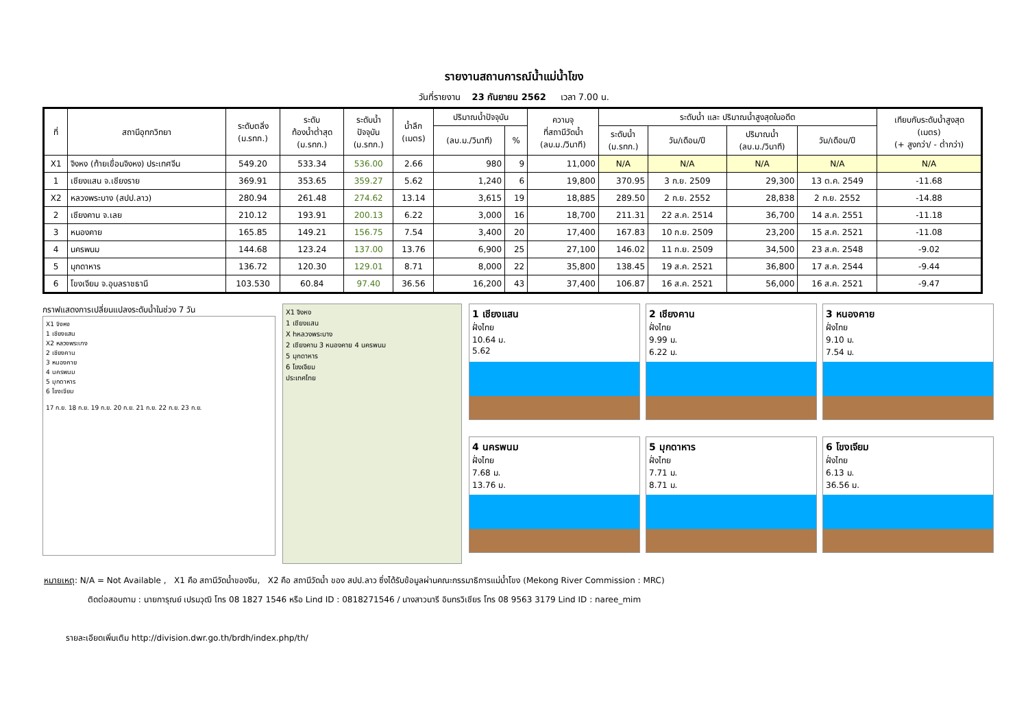รายงานสถานการณ์น้ำแม่น้ำโขง
วันที่รายงาน 23 กันยายน 2562 เวลา 7.00 น.
| ที่ | สถานีอุทกวิทยา | ระดับตลิ่ง (ม.รทก.) | ระดับ ท้องน้ำต่ำสุด (ม.รทก.) | ระดับน้ำ ปัจจุบัน (ม.รทก.) | น้ำลึก (เมตร) | ปริมาณน้ำปัจจุบัน | | ความจุ ที่สถานีวัดน้ำ (ลบ.ม./วินาที) | ระดับน้ำ และ ปริมาณน้ำสูงสุดในอดีต | | | | เทียบกับระดับน้ำสูงสุด (เมตร) (+ สูงกว่า/ - ต่ำกว่า) |
| --- | --- | --- | --- | --- | --- | --- | --- | --- | --- | --- | --- | --- | --- |
| | | | | | | | | | ระดับน้ำ (ม.รทก.) | วัน/เดือน/ปี | ปริมาณน้ำ (ลบ.ม./วินาที) | วัน/เดือน/ปี | |
| | | | | | | (ลบ.ม./วินาที) | % | | | | | | |
| X1 | จิงหง (ท้ายเขื่อนจิงหง) ประเทศจีน | 549.20 | 533.34 | 536.00 | 2.66 | 980 | 9 | 11,000 | N/A | N/A | N/A | N/A | N/A |
| 1 | เชียงแสน จ.เชียงราย | 369.91 | 353.65 | 359.27 | 5.62 | 1,240 | 6 | 19,800 | 370.95 | 3 ก.ย. 2509 | 29,300 | 13 ต.ค. 2549 | -11.68 |
| X2 | หลวงพระบาง (สปป.ลาว) | 280.94 | 261.48 | 274.62 | 13.14 | 3,615 | 19 | 18,885 | 289.50 | 2 ก.ย. 2552 | 28,838 | 2 ก.ย. 2552 | -14.88 |
| 2 | เชียงคาน จ.เลย | 210.12 | 193.91 | 200.13 | 6.22 | 3,000 | 16 | 18,700 | 211.31 | 22 ส.ค. 2514 | 36,700 | 14 ส.ค. 2551 | -11.18 |
| 3 | หนองคาย | 165.85 | 149.21 | 156.75 | 7.54 | 3,400 | 20 | 17,400 | 167.83 | 10 ก.ย. 2509 | 23,200 | 15 ส.ค. 2521 | -11.08 |
| 4 | นครพนม | 144.68 | 123.24 | 137.00 | 13.76 | 6,900 | 25 | 27,100 | 146.02 | 11 ก.ย. 2509 | 34,500 | 23 ส.ค. 2548 | -9.02 |
| 5 | มุกดาหาร | 136.72 | 120.30 | 129.01 | 8.71 | 8,000 | 22 | 35,800 | 138.45 | 19 ส.ค. 2521 | 36,800 | 17 ส.ค. 2544 | -9.44 |
| 6 | โขงเจียม จ.อุบลราชธานี | 103.530 | 60.84 | 97.40 | 36.56 | 16,200 | 43 | 37,400 | 106.87 | 16 ส.ค. 2521 | 56,000 | 16 ส.ค. 2521 | -9.47 |
กราฟแสดงการเปลี่ยนแปลงระดับน้ำในช่วง 7 วัน
X1 จิงหง
1 เชียงแสน
X2 หลวงพระบาง
2 เชียงคาน
3 หนองคาย
4 นครพนม
5 มุกดาหาร
6 โขงเจียม
17 ก.ย. 18 ก.ย. 19 ก.ย. 20 ก.ย. 21 ก.ย. 22 ก.ย. 23 ก.ย.
X1 จิงหง
1 เชียงแสน
X hหลวงพระบาง
2 เชียงคาน 3 หนองคาย 4 นครพนม
5 มุกดาหาร
6 โขงเจียม
ประเทศไทย
1 เชียงแสน
ฝั่งไทย
10.64 ม.
5.62
2 เชียงคาน
ฝั่งไทย
9.99 ม.
6.22 ม.
3 หนองคาย
ฝั่งไทย
9.10 ม.
7.54 ม.
4 นครพนม
ฝั่งไทย
7.68 ม.
13.76 ม.
5 มุกดาหาร
ฝั่งไทย
7.71 ม.
8.71 ม.
6 โขงเจียม
ฝั่งไทย
6.13 ม.
36.56 ม.
หมายเหตุ: N/A = Not Available , X1 คือ สถานีวัดน้ำของจีน, X2 คือ สถานีวัดน้ำ ของ สปป.ลาว ซึ่งได้รับข้อมูลผ่านคณะกรรมาธิการแม่น้ำโขง (Mekong River Commission : MRC)
ติดต่อสอบถาม : นายการุณย์ เปรมวุฒิ โทร 08 1827 1546 หรือ Lind ID : 0818271546 / นางสาวนารี อินทรวิเชียร โทร 08 9563 3179 Lind ID : naree_mim
รายละเอียดเพิ่มเติม http://division.dwr.go.th/brdh/index.php/th/